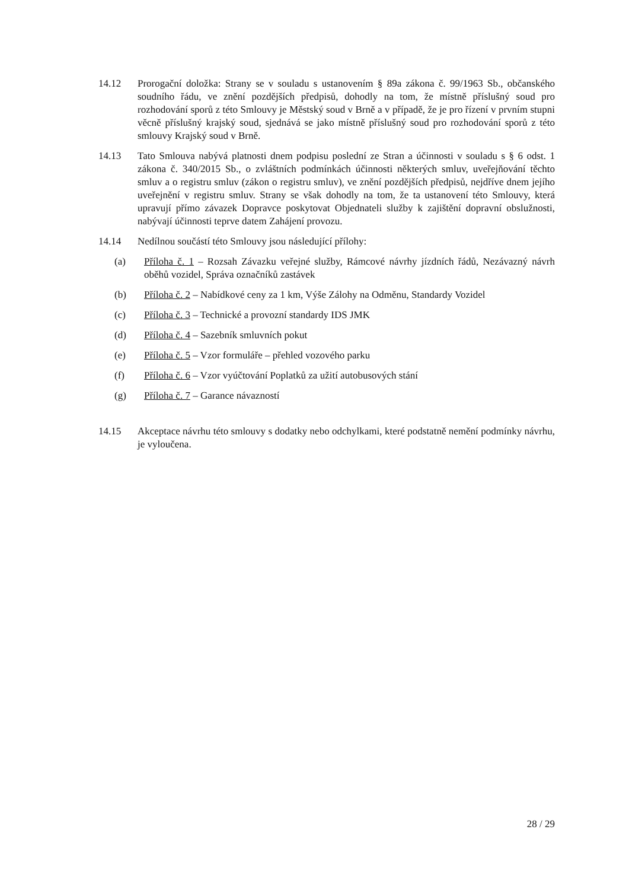14.12 Prorogační doložka: Strany se v souladu s ustanovením § 89a zákona č. 99/1963 Sb., občanského soudního řádu, ve znění pozdějších předpisů, dohodly na tom, že místně příslušný soud pro rozhodování sporů z této Smlouvy je Městský soud v Brně a v případě, že je pro řízení v prvním stupni věcně příslušný krajský soud, sjednává se jako místně příslušný soud pro rozhodování sporů z této smlouvy Krajský soud v Brně.
14.13 Tato Smlouva nabývá platnosti dnem podpisu poslední ze Stran a účinnosti v souladu s § 6 odst. 1 zákona č. 340/2015 Sb., o zvláštních podmínkách účinnosti některých smluv, uveřejňování těchto smluv a o registru smluv (zákon o registru smluv), ve znění pozdějších předpisů, nejdříve dnem jejího uveřejnění v registru smluv. Strany se však dohodly na tom, že ta ustanovení této Smlouvy, která upravují přímo závazek Dopravce poskytovat Objednateli služby k zajištění dopravní obslužnosti, nabývají účinnosti teprve datem Zahájení provozu.
14.14 Nedílnou součástí této Smlouvy jsou následující přílohy:
(a) Příloha č. 1 – Rozsah Závazku veřejné služby, Rámcové návrhy jízdních řádů, Nezávazný návrh oběhů vozidel, Správa označníků zastávek
(b) Příloha č. 2 – Nabídkové ceny za 1 km, Výše Zálohy na Odměnu, Standardy Vozidel
(c) Příloha č. 3 – Technické a provozní standardy IDS JMK
(d) Příloha č. 4 – Sazebník smluvních pokut
(e) Příloha č. 5 – Vzor formuláře – přehled vozového parku
(f) Příloha č. 6 – Vzor vyúčtování Poplatků za užití autobusových stání
(g) Příloha č. 7 – Garance návazností
14.15 Akceptace návrhu této smlouvy s dodatky nebo odchylkami, které podstatně nemění podmínky návrhu, je vyloučena.
28 / 29